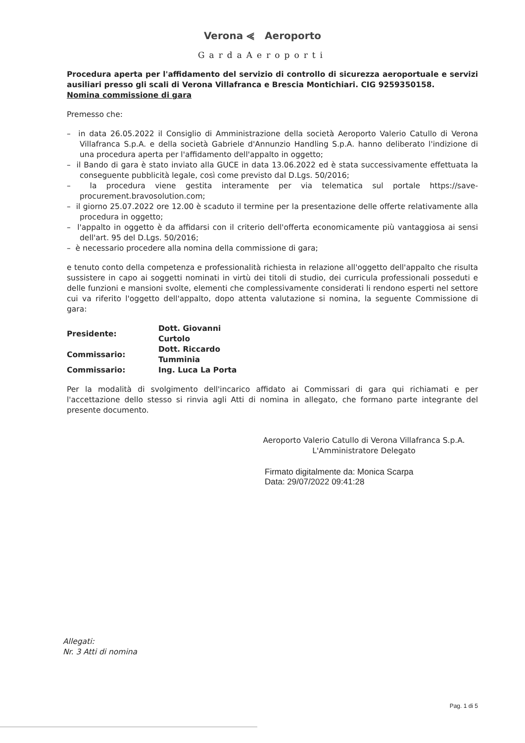Verona ⪡ Aeroporto
GardaAeroporti
Procedura aperta per l'affidamento del servizio di controllo di sicurezza aeroportuale e servizi ausiliari presso gli scali di Verona Villafranca e Brescia Montichiari. CIG 9259350158.
Nomina commissione di gara
Premesso che:
– in data 26.05.2022 il Consiglio di Amministrazione della società Aeroporto Valerio Catullo di Verona Villafranca S.p.A. e della società Gabriele d'Annunzio Handling S.p.A. hanno deliberato l'indizione di una procedura aperta per l'affidamento dell'appalto in oggetto;
– il Bando di gara è stato inviato alla GUCE in data 13.06.2022 ed è stata successivamente effettuata la conseguente pubblicità legale, così come previsto dal D.Lgs. 50/2016;
– la procedura viene gestita interamente per via telematica sul portale https://save-procurement.bravosolution.com;
– il giorno 25.07.2022 ore 12.00 è scaduto il termine per la presentazione delle offerte relativamente alla procedura in oggetto;
– l'appalto in oggetto è da affidarsi con il criterio dell'offerta economicamente più vantaggiosa ai sensi dell'art. 95 del D.Lgs. 50/2016;
– è necessario procedere alla nomina della commissione di gara;
e tenuto conto della competenza e professionalità richiesta in relazione all'oggetto dell'appalto che risulta sussistere in capo ai soggetti nominati in virtù dei titoli di studio, dei curricula professionali posseduti e delle funzioni e mansioni svolte, elementi che complessivamente considerati li rendono esperti nel settore cui va riferito l'oggetto dell'appalto, dopo attenta valutazione si nomina, la seguente Commissione di gara:
| Presidente: | Dott. Giovanni Curtolo |
| Commissario: | Dott. Riccardo Tumminia |
| Commissario: | Ing. Luca La Porta |
Per la modalità di svolgimento dell'incarico affidato ai Commissari di gara qui richiamati e per l'accettazione dello stesso si rinvia agli Atti di nomina in allegato, che formano parte integrante del presente documento.
Aeroporto Valerio Catullo di Verona Villafranca S.p.A.
L'Amministratore Delegato
Firmato digitalmente da: Monica Scarpa
Data: 29/07/2022 09:41:28
Allegati:
Nr. 3 Atti di nomina
Pag. 1 di 5